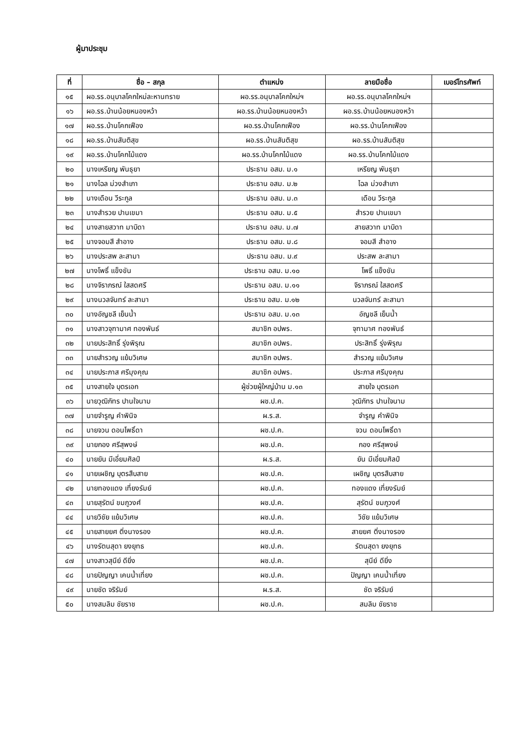ผู้มาประชุม
| ที่ | ชื่อ – สกุล | ตำแหน่ง | ลายมือชื่อ | เบอร์โทรศัพท์ |
| --- | --- | --- | --- | --- |
| ๑๕ | ผอ.รร.อนุบาลโคกใหม่ละหานทราย | ผอ.รร.อนุบาลโคกใหม่ฯ | ผอ.รร.อนุบาลโคกใหม่ฯ | |
| ๑๖ | ผอ.รร.บ้านน้อยหนองหว้า | ผอ.รร.บ้านน้อยหนองหว้า | ผอ.รร.บ้านน้อยหนองหว้า | |
| ๑๗ | ผอ.รร.บ้านโคกเฟือง | ผอ.รร.บ้านโคกเฟือง | ผอ.รร.บ้านโคกเฟือง | |
| ๑๘ | ผอ.รร.บ้านสันติสุข | ผอ.รร.บ้านสันติสุข | ผอ.รร.บ้านสันติสุข | |
| ๑๙ | ผอ.รร.บ้านโคกไม้แดง | ผอ.รร.บ้านโคกไม้แดง | ผอ.รร.บ้านโคกไม้แดง | |
| ๒๐ | นางเหรียญ พันธุยา | ประธาน อสม. ม.๑ | เหรียญ พันธุยา | |
| ๒๑ | นางไฉล ม่วงสำเภา | ประธาน อสม. ม.๒ | ไฉล ม่วงสำเภา | |
| ๒๒ | นางเดือน วีระกูล | ประธาน อสม. ม.๓ | เดือน วีระกูล | |
| ๒๓ | นางสำรวย ปานเขมา | ประธาน อสม. ม.๕ | สำรวย ปานเขมา | |
| ๒๔ | นางสายสวาท มาบิดา | ประธาน อสม. ม.๗ | สายสวาท มาบิดา | |
| ๒๕ | นางจอมสี สำอาง | ประธาน อสม. ม.๘ | จอมสี สำอาง | |
| ๒๖ | นางประสพ ละสามา | ประธาน อสม. ม.๙ | ประสพ ละสามา | |
| ๒๗ | นางโพธิ์ แข็งขัน | ประธาน อสม. ม.๑๐ | โพธิ์ แข็งขัน | |
| ๒๘ | นางจิราภรณ์ ใสสดศรี | ประธาน อสม. ม.๑๑ | จิราภรณ์ ใสสดศรี | |
| ๒๙ | นางนวลจันทร์ ละสามา | ประธาน อสม. ม.๑๒ | นวลจันทร์ ละสามา | |
| ๓๐ | นางอัญชลี เย็นน้ำ | ประธาน อสม. ม.๑๓ | อัญชลี เย็นน้ำ | |
| ๓๑ | นางสาวจุฑามาศ ทองพันธ์ | สมาชิก อปพร. | จุฑามาศ ทองพันธ์ | |
| ๓๒ | นายประสิทธิ์ รุ่งพิรุณ | สมาชิก อปพร. | ประสิทธิ์ รุ่งพิรุณ | |
| ๓๓ | นายสำรวญ แย้มวิเศษ | สมาชิก อปพร. | สำรวญ แย้มวิเศษ | |
| ๓๔ | นายประภาส ศรีมุงคุณ | สมาชิก อปพร. | ประภาส ศรีมุงคุณ | |
| ๓๕ | นางสายใจ บุตรเอก | ผู้ช่วยผู้ใหญ่บ้าน ม.๑๓ | สายใจ บุตรเอก | |
| ๓๖ | นายวุฒิภัทร ปานใจนาม | ผช.ป.ค. | วุฒิภัทร ปานใจนาม | |
| ๓๗ | นายจำรูญ คำพินิจ | ผ.ร.ส. | จำรูญ คำพินิจ | |
| ๓๘ | นายจวน ดอนโพธิ์ดา | ผช.ป.ค. | จวน ดอนโพธิ์ดา | |
| ๓๙ | นายกอง ศรีสุพงษ์ | ผช.ป.ค. | กอง ศรีสุพงษ์ | |
| ๔๐ | นายยัน มีเอี่ยมศิลป์ | ผ.ร.ส. | ยัน มีเอี่ยมศิลป์ | |
| ๔๑ | นายเผชิญ บุตรสืบสาย | ผช.ป.ค. | เผชิญ บุตรสืบสาย | |
| ๔๒ | นายทองแดง เที่ยงรัมย์ | ผช.ป.ค. | ทองแดง เที่ยงรัมย์ | |
| ๔๓ | นายสุรัตน์ ขมภูวงศ์ | ผช.ป.ค. | สุรัตน์ ขมภูวงศ์ | |
| ๔๔ | นายวิชัย แย้มวิเศษ | ผช.ป.ค. | วิชัย แย้มวิเศษ | |
| ๔๕ | นายสายยศ ติ่งนางรอง | ผช.ป.ค. | สายยศ ติ่งนางรอง | |
| ๔๖ | นางรัตนสุดา ยงยุทธ | ผช.ป.ค. | รัตนสุดา ยงยุทธ | |
| ๔๗ | นางสาวสุนีย์ ดียิ่ง | ผช.ป.ค. | สุนีย์ ดียิ่ง | |
| ๔๘ | นายปัญญา เคนน้ำเที่ยง | ผช.ป.ค. | ปัญญา เคนน้ำเที่ยง | |
| ๔๙ | นายชัด จริรัมย์ | ผ.ร.ส. | ชัด จริรัมย์ | |
| ๕๐ | นางสมลิม ชัยราช | ผช.ป.ค. | สมลิม ชัยราช | |